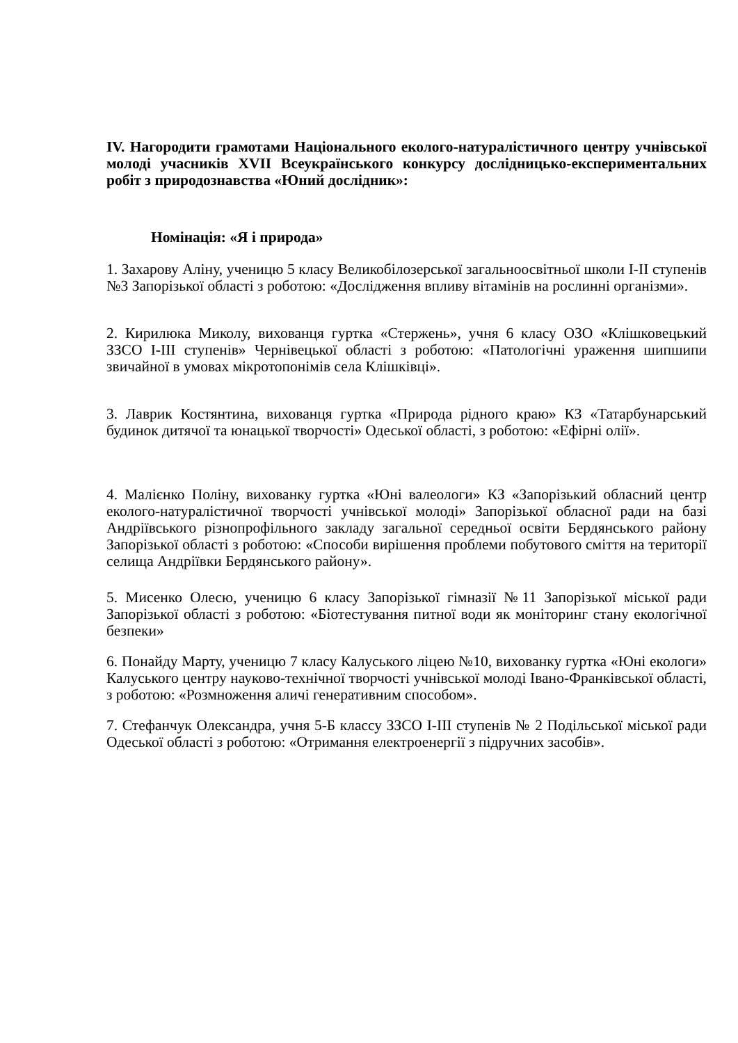IV. Нагородити грамотами Національного еколого-натуралістичного центру учнівської молоді учасників XVII Всеукраїнського конкурсу дослідницько-експериментальних робіт з природознавства «Юний дослідник»:
Номінація: «Я і природа»
1. Захарову Аліну, ученицю 5 класу Великобілозерської загальноосвітньої школи І-ІІ ступенів №3 Запорізької області з роботою: «Дослідження впливу вітамінів на рослинні організми».
2. Кирилюка Миколу, вихованця гуртка «Стержень», учня 6 класу ОЗО «Клішковецький ЗЗСО І-ІІІ ступенів» Чернівецької області з роботою: «Патологічні ураження шипшипи звичайної в умовах мікротопонімів села Клішківці».
3. Лаврик Костянтина, вихованця гуртка «Природа рідного краю» КЗ «Татарбунарський будинок дитячої та юнацької творчості» Одеської області, з роботою: «Ефірні олії».
4. Малієнко Поліну, вихованку гуртка «Юні валеологи» КЗ «Запорізький обласний центр еколого-натуралістичної творчості учнівської молоді» Запорізької обласної ради на базі Андріївського різнопрофільного закладу загальної середньої освіти Бердянського району Запорізької області з роботою: «Способи вирішення проблеми побутового сміття на території селища Андріївки Бердянського району».
5. Мисенко Олесю, ученицю 6 класу Запорізької гімназії №11 Запорізької міської ради Запорізької області з роботою: «Біотестування питної води як моніторинг стану екологічної безпеки»
6. Понайду Марту, ученицю 7 класу Калуського ліцею №10, вихованку гуртка «Юні екологи» Калуського центру науково-технічної творчості учнівської молоді Івано-Франківської області, з роботою: «Розмноження аличі генеративним способом».
7. Стефанчук Олександра, учня 5-Б классу ЗЗСО І-ІІІ ступенів № 2 Подільської міської ради Одеської області з роботою: «Отримання електроенергії з підручних засобів».